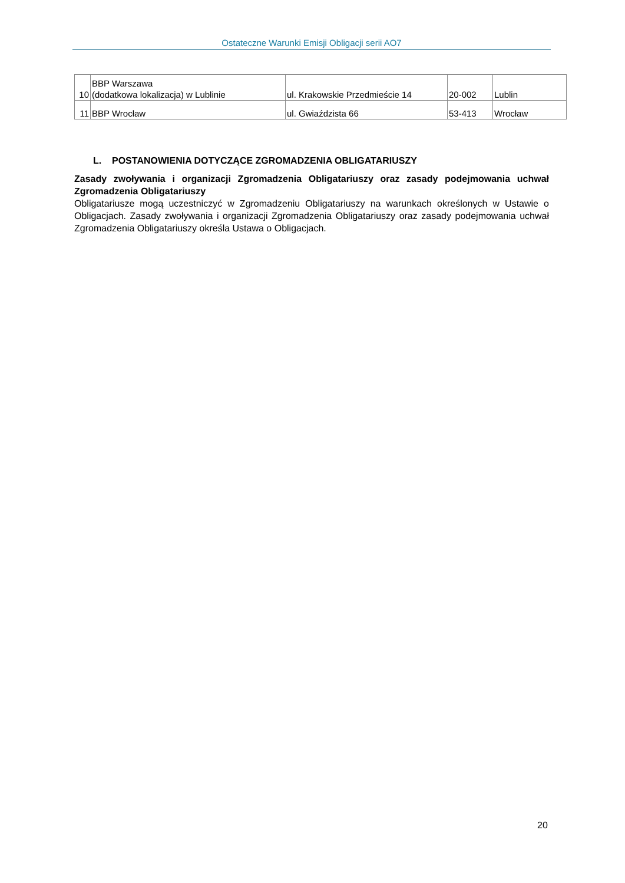Ostateczne Warunki Emisji Obligacji serii AO7
| 10 | BBP Warszawa (dodatkowa lokalizacja) w Lublinie | ul. Krakowskie Przedmieście 14 | 20-002 | Lublin |
| 11 | BBP Wrocław | ul. Gwiaździsta 66 | 53-413 | Wrocław |
L. POSTANOWIENIA DOTYCZĄCE ZGROMADZENIA OBLIGATARIUSZY
Zasady zwoływania i organizacji Zgromadzenia Obligatariuszy oraz zasady podejmowania uchwał Zgromadzenia Obligatariuszy
Obligatariusze mogą uczestniczyć w Zgromadzeniu Obligatariuszy na warunkach określonych w Ustawie o Obligacjach. Zasady zwoływania i organizacji Zgromadzenia Obligatariuszy oraz zasady podejmowania uchwał Zgromadzenia Obligatariuszy określa Ustawa o Obligacjach.
20